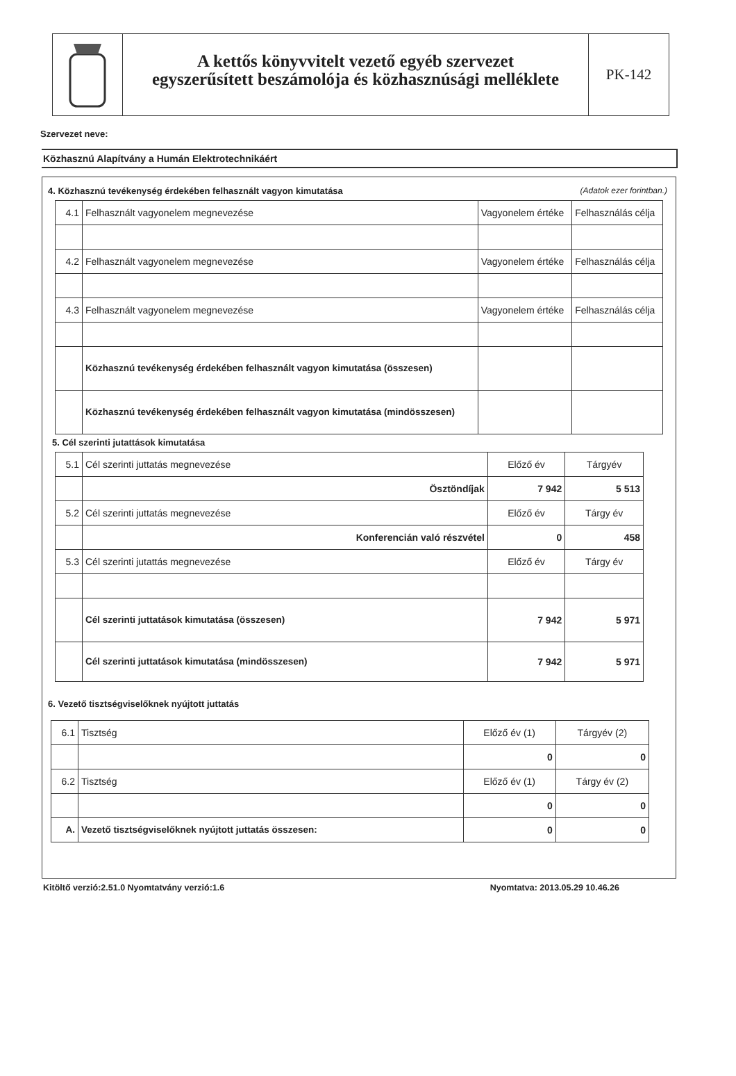A kettős könyvvitelt vezető egyéb szervezet
egyszerűsített beszámolója és közhasznúsági melléklete
PK-142
Szervezet neve:
Közhasznú Alapítvány a Humán Elektrotechnikáért
4. Közhasznú tevékenység érdekében felhasznált vagyon kimutatása (Adatok ezer forintban.)
| 4.1 | Felhasznált vagyonelem megnevezése | Vagyonelem értéke | Felhasználás célja |
| 4.2 | Felhasznált vagyonelem megnevezése | Vagyonelem értéke | Felhasználás célja |
| 4.3 | Felhasznált vagyonelem megnevezése | Vagyonelem értéke | Felhasználás célja |
| | Közhasznú tevékenység érdekében felhasznált vagyon kimutatása (összesen) | | |
| | Közhasznú tevékenység érdekében felhasznált vagyon kimutatása (mindösszesen) | | |
5. Cél szerinti jutattások kimutatása
| 5.1 | Cél szerinti juttatás megnevezése | Előző év | Tárgyév |
| | Ösztöndíjak | 7 942 | 5 513 |
| 5.2 | Cél szerinti juttatás megnevezése | Előző év | Tárgy év |
| | Konferencián való részvétel | 0 | 458 |
| 5.3 | Cél szerinti jutattás megnevezése | Előző év | Tárgy év |
| | Cél szerinti juttatások kimutatása (összesen) | 7 942 | 5 971 |
| | Cél szerinti juttatások kimutatása (mindösszesen) | 7 942 | 5 971 |
6. Vezető tisztségviselőknek nyújtott juttatás
| 6.1 | Tisztség | Előző év (1) | Tárgyév (2) |
| | | 0 | 0 |
| 6.2 | Tisztség | Előző év (1) | Tárgy év (2) |
| | | 0 | 0 |
| A. | Vezető tisztségviselőknek nyújtott juttatás összesen: | 0 | 0 |
Kitöltő verzió:2.51.0 Nyomtatvány verzió:1.6 Nyomtatva: 2013.05.29 10.46.26